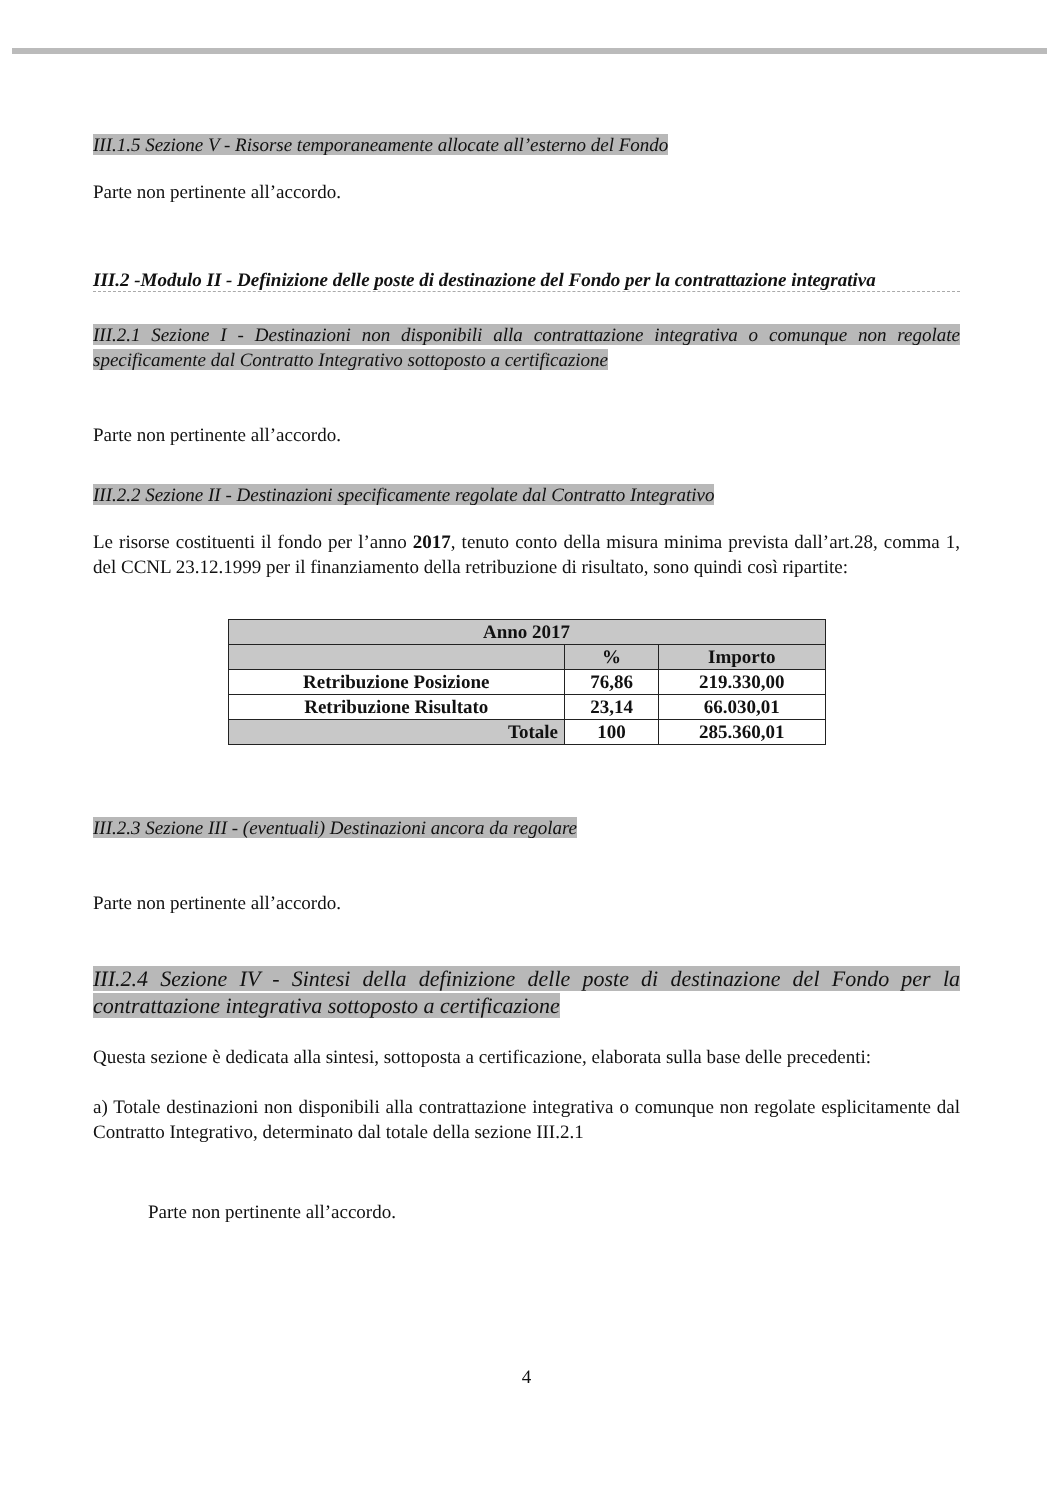III.1.5 Sezione V - Risorse temporaneamente allocate all’esterno del Fondo
Parte non pertinente all’accordo.
III.2 -Modulo II - Definizione delle poste di destinazione del Fondo per la contrattazione integrativa
III.2.1 Sezione I - Destinazioni non disponibili alla contrattazione integrativa o comunque non regolate specificamente dal Contratto Integrativo sottoposto a certificazione
Parte non pertinente all’accordo.
III.2.2 Sezione II - Destinazioni specificamente regolate dal Contratto Integrativo
Le risorse costituenti il fondo per l’anno 2017, tenuto conto della misura minima prevista dall’art.28, comma 1, del CCNL 23.12.1999 per il finanziamento della retribuzione di risultato, sono quindi così ripartite:
| Anno 2017 | | |
| --- | --- | --- |
| | % | Importo |
| Retribuzione Posizione | 76,86 | 219.330,00 |
| Retribuzione Risultato | 23,14 | 66.030,01 |
| Totale | 100 | 285.360,01 |
III.2.3 Sezione III - (eventuali) Destinazioni ancora da regolare
Parte non pertinente all’accordo.
III.2.4 Sezione IV - Sintesi della definizione delle poste di destinazione del Fondo per la contrattazione integrativa sottoposto a certificazione
Questa sezione è dedicata alla sintesi, sottoposta a certificazione, elaborata sulla base delle precedenti:
a) Totale destinazioni non disponibili alla contrattazione integrativa o comunque non regolate esplicitamente dal Contratto Integrativo, determinato dal totale della sezione III.2.1
Parte non pertinente all’accordo.
4